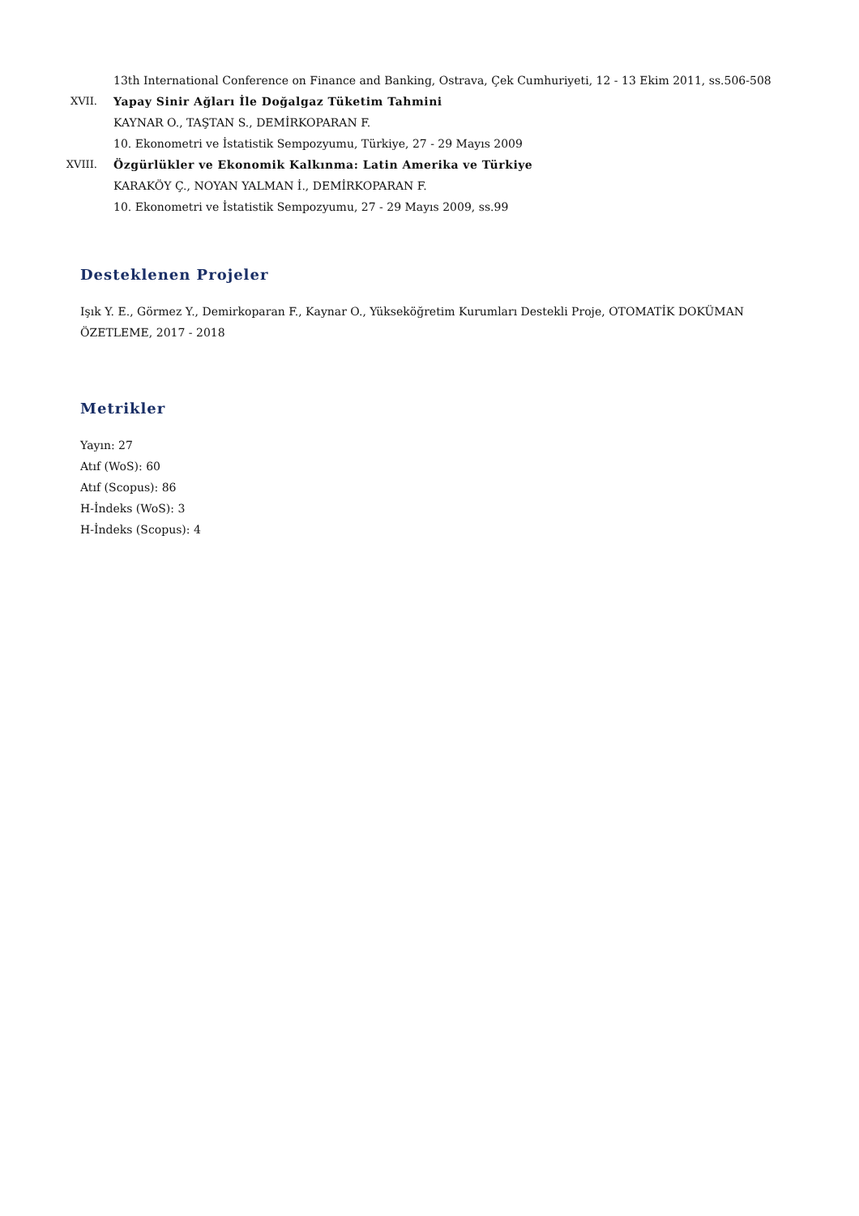13th International Conference on Finance and Banking, Ostrava, Çek Cumhuriyeti, 12 - 13 Ekim 2011, ss.506-508
XVII. Yapay Sinir Ağları İle Doğalgaz Tüketim Tahmini
KAYNAR O., TAŞTAN S., DEMİRKOPARAN F.
10. Ekonometri ve İstatistik Sempozyumu, Türkiye, 27 - 29 Mayıs 2009
XVIII. Özgürlükler ve Ekonomik Kalkınma: Latin Amerika ve Türkiye
KARAKÖY Ç., NOYAN YALMAN İ., DEMİRKOPARAN F.
10. Ekonometri ve İstatistik Sempozyumu, 27 - 29 Mayıs 2009, ss.99
Desteklenen Projeler
Işık Y. E., Görmez Y., Demirkoparan F., Kaynar O., Yükseköğretim Kurumları Destekli Proje, OTOMATİK DOKÜMAN ÖZETLEME, 2017 - 2018
Metrikler
Yayın: 27
Atıf (WoS): 60
Atıf (Scopus): 86
H-İndeks (WoS): 3
H-İndeks (Scopus): 4